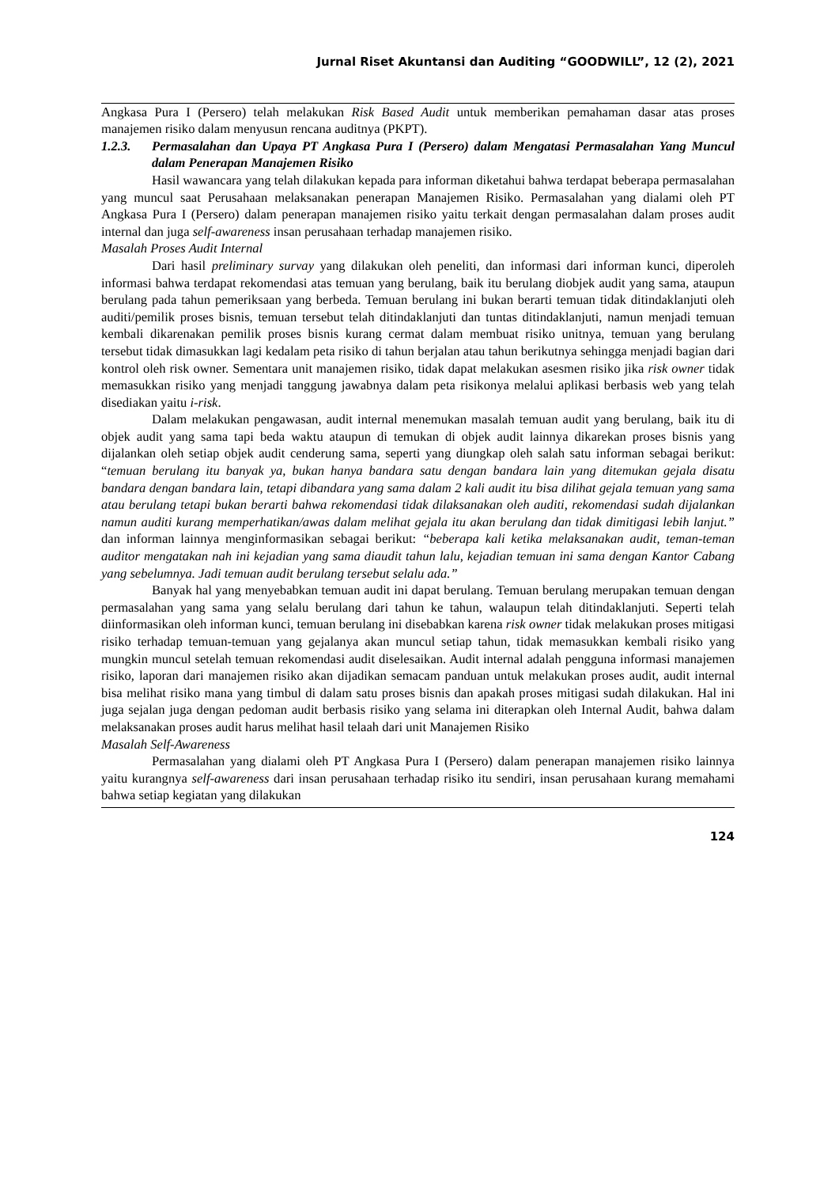Jurnal Riset Akuntansi dan Auditing “GOODWILL”, 12 (2), 2021
Angkasa Pura I (Persero) telah melakukan Risk Based Audit untuk memberikan pemahaman dasar atas proses manajemen risiko dalam menyusun rencana auditnya (PKPT).
1.2.3. Permasalahan dan Upaya PT Angkasa Pura I (Persero) dalam Mengatasi Permasalahan Yang Muncul dalam Penerapan Manajemen Risiko
Hasil wawancara yang telah dilakukan kepada para informan diketahui bahwa terdapat beberapa permasalahan yang muncul saat Perusahaan melaksanakan penerapan Manajemen Risiko. Permasalahan yang dialami oleh PT Angkasa Pura I (Persero) dalam penerapan manajemen risiko yaitu terkait dengan permasalahan dalam proses audit internal dan juga self-awareness insan perusahaan terhadap manajemen risiko.
Masalah Proses Audit Internal
Dari hasil preliminary survay yang dilakukan oleh peneliti, dan informasi dari informan kunci, diperoleh informasi bahwa terdapat rekomendasi atas temuan yang berulang, baik itu berulang diobjek audit yang sama, ataupun berulang pada tahun pemeriksaan yang berbeda. Temuan berulang ini bukan berarti temuan tidak ditindaklanjuti oleh auditi/pemilik proses bisnis, temuan tersebut telah ditindaklanjuti dan tuntas ditindaklanjuti, namun menjadi temuan kembali dikarenakan pemilik proses bisnis kurang cermat dalam membuat risiko unitnya, temuan yang berulang tersebut tidak dimasukkan lagi kedalam peta risiko di tahun berjalan atau tahun berikutnya sehingga menjadi bagian dari kontrol oleh risk owner. Sementara unit manajemen risiko, tidak dapat melakukan asesmen risiko jika risk owner tidak memasukkan risiko yang menjadi tanggung jawabnya dalam peta risikonya melalui aplikasi berbasis web yang telah disediakan yaitu i-risk.
Dalam melakukan pengawasan, audit internal menemukan masalah temuan audit yang berulang, baik itu di objek audit yang sama tapi beda waktu ataupun di temukan di objek audit lainnya dikarekan proses bisnis yang dijalankan oleh setiap objek audit cenderung sama, seperti yang diungkap oleh salah satu informan sebagai berikut: “temuan berulang itu banyak ya, bukan hanya bandara satu dengan bandara lain yang ditemukan gejala disatu bandara dengan bandara lain, tetapi dibandara yang sama dalam 2 kali audit itu bisa dilihat gejala temuan yang sama atau berulang tetapi bukan berarti bahwa rekomendasi tidak dilaksanakan oleh auditi, rekomendasi sudah dijalankan namun auditi kurang memperhatikan/awas dalam melihat gejala itu akan berulang dan tidak dimitigasi lebih lanjut.” dan informan lainnya menginformasikan sebagai berikut: “beberapa kali ketika melaksanakan audit, teman-teman auditor mengatakan nah ini kejadian yang sama diaudit tahun lalu, kejadian temuan ini sama dengan Kantor Cabang yang sebelumnya. Jadi temuan audit berulang tersebut selalu ada.”
Banyak hal yang menyebabkan temuan audit ini dapat berulang. Temuan berulang merupakan temuan dengan permasalahan yang sama yang selalu berulang dari tahun ke tahun, walaupun telah ditindaklanjuti. Seperti telah diinformasikan oleh informan kunci, temuan berulang ini disebabkan karena risk owner tidak melakukan proses mitigasi risiko terhadap temuan-temuan yang gejalanya akan muncul setiap tahun, tidak memasukkan kembali risiko yang mungkin muncul setelah temuan rekomendasi audit diselesaikan. Audit internal adalah pengguna informasi manajemen risiko, laporan dari manajemen risiko akan dijadikan semacam panduan untuk melakukan proses audit, audit internal bisa melihat risiko mana yang timbul di dalam satu proses bisnis dan apakah proses mitigasi sudah dilakukan. Hal ini juga sejalan juga dengan pedoman audit berbasis risiko yang selama ini diterapkan oleh Internal Audit, bahwa dalam melaksanakan proses audit harus melihat hasil telaah dari unit Manajemen Risiko
Masalah Self-Awareness
Permasalahan yang dialami oleh PT Angkasa Pura I (Persero) dalam penerapan manajemen risiko lainnya yaitu kurangnya self-awareness dari insan perusahaan terhadap risiko itu sendiri, insan perusahaan kurang memahami bahwa setiap kegiatan yang dilakukan
124